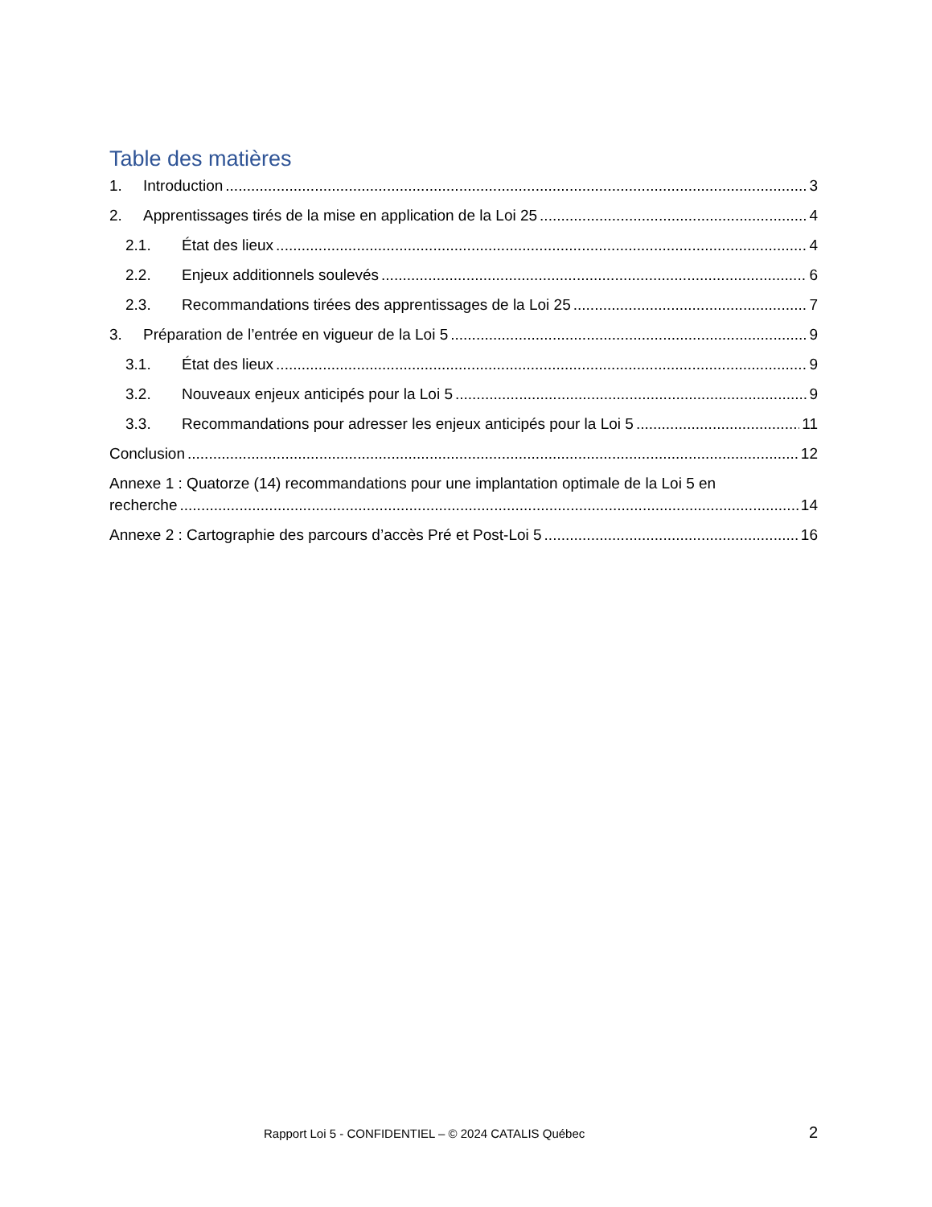Table des matières
1. Introduction 3
2. Apprentissages tirés de la mise en application de la Loi 25 4
2.1. État des lieux 4
2.2. Enjeux additionnels soulevés 6
2.3. Recommandations tirées des apprentissages de la Loi 25 7
3. Préparation de l’entrée en vigueur de la Loi 5 9
3.1. État des lieux 9
3.2. Nouveaux enjeux anticipés pour la Loi 5 9
3.3. Recommandations pour adresser les enjeux anticipés pour la Loi 5 11
Conclusion 12
Annexe 1 : Quatorze (14) recommandations pour une implantation optimale de la Loi 5 en
recherche 14
Annexe 2 : Cartographie des parcours d’accès Pré et Post-Loi 5 16
Rapport Loi 5 - CONFIDENTIEL – © 2024 CATALIS Québec 2